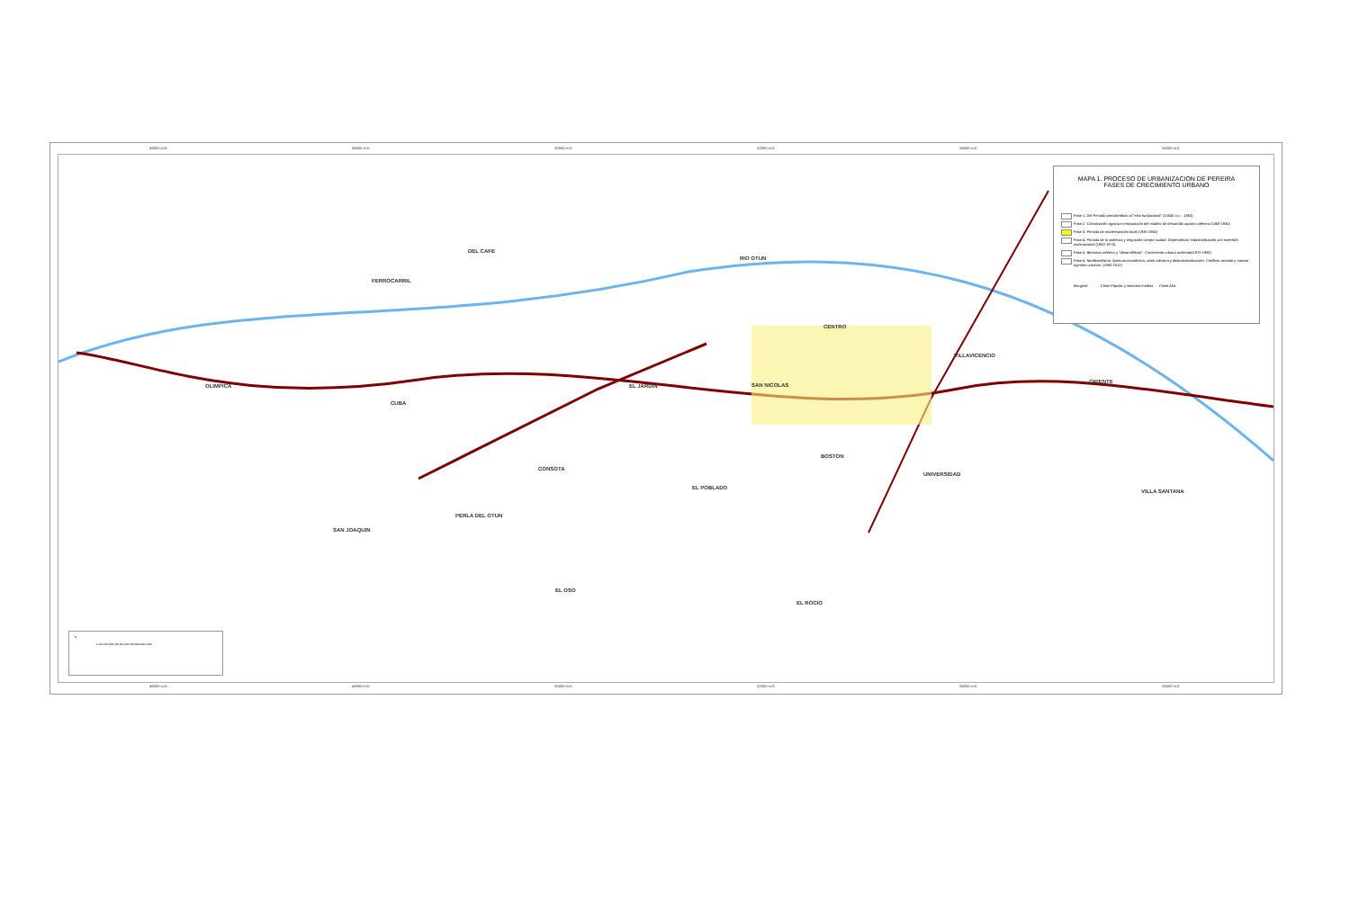46000 m.E. 48000 m.E. 50000 m.E. 52000 m.E. 54000 m.E. 56000 m.E.
46000 m.E. 48000 m.E. 50000 m.E. 52000 m.E. 54000 m.E. 56000 m.E.
DEL CAFE
FERROCARRIL
RIO OTUN
CENTRO
VILLAVICENCIO
OLIMPICA EL JARDIN SAN NICOLAS
ORIENTE
CUBA
CONSOTA
BOSTON
UNIVERSIDAD
EL POBLADO
VILLA SANTANA
PERLA DEL OTUN
SAN JOAQUIN
EL OSO
EL ROCIO
MAPA 1. PROCESO DE URBANIZACION DE PEREIRA
FASES DE CRECIMIENTO URBANO
Fase 1. Del Periodo precolombino al "mito fundacional" (10000 a.c – 1863)
Fase 2. Colonización agraria e instauración del modelo de desarrollo agrario cafetero (1863-1930)
Fase 3. Periodo de modernización local (1930-1950)
Fase 4. Periodo de la violencia y migración campo-ciudad. Dependencia Industrialización con inversión multinacional (1950-1970).
Fase 5. Bonanza cafetera y "desarrollismo". Crecimiento urbano acelerado1970-1990)
Fase 6. Neoliberalismo: Apertura económica, crisis cafetera y desindustrialización. Conflicto armado y nuevos agentes urbanos. (1990-2012)
Marginal Clase Popular y sectores medios Clase Alta
N
0 100 200 300 400 500 600 700 800 900 1000